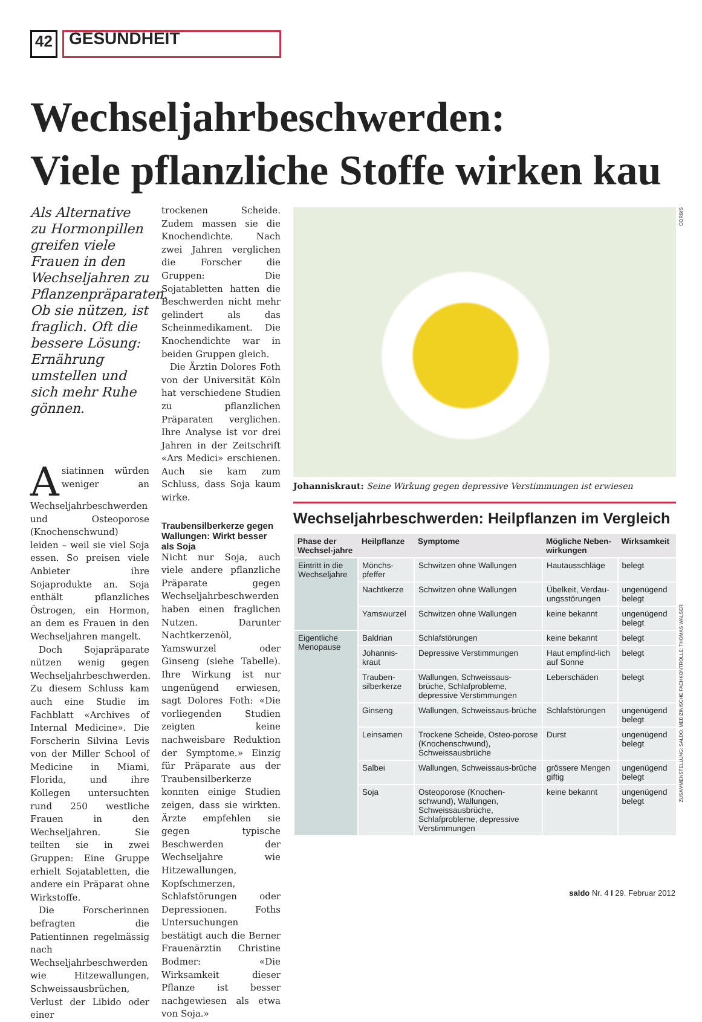42
GESUNDHEIT
Wechseljahrbeschwerden:
Viele pflanzliche Stoffe wirken kau
Als Alternative zu Hormonpillen greifen viele Frauen in den Wechseljahren zu Pflanzenpräparaten. Ob sie nützen, ist fraglich. Oft die bessere Lösung: Ernährung umstellen und sich mehr Ruhe gönnen.
Asiatinnen würden weniger an Wechseljahrbeschwerden und Osteoporose (Knochenschwund) leiden – weil sie viel Soja essen. So preisen viele Anbieter ihre Sojaprodukte an. Soja enthält pflanzliches Östrogen, ein Hormon, an dem es Frauen in den Wechseljahren mangelt.
Doch Sojapräparate nützen wenig gegen Wechseljahrbeschwerden. Zu diesem Schluss kam auch eine Studie im Fachblatt «Archives of Internal Medicine». Die Forscherin Silvina Levis von der Miller School of Medicine in Miami, Florida, und ihre Kollegen untersuchten rund 250 westliche Frauen in den Wechseljahren. Sie teilten sie in zwei Gruppen: Eine Gruppe erhielt Sojatabletten, die andere ein Präparat ohne Wirkstoffe.
Die Forscherinnen befragten die Patientinnen regelmässig nach Wechseljahrbeschwerden wie Hitzewallungen, Schweissausbrüchen, Verlust der Libido oder einer
trockenen Scheide. Zudem massen sie die Knochendichte. Nach zwei Jahren verglichen die Forscher die Gruppen: Die Sojatabletten hatten die Beschwerden nicht mehr gelindert als das Scheinmedikament. Die Knochendichte war in beiden Gruppen gleich.
Die Ärztin Dolores Foth von der Universität Köln hat verschiedene Studien zu pflanzlichen Präparaten verglichen. Ihre Analyse ist vor drei Jahren in der Zeitschrift «Ars Medici» erschienen. Auch sie kam zum Schluss, dass Soja kaum wirke.
Traubensilberkerze gegen Wallungen: Wirkt besser als Soja
Nicht nur Soja, auch viele andere pflanzliche Präparate gegen Wechseljahrbeschwerden haben einen fraglichen Nutzen. Darunter Nachtkerzenöl, Yamswurzel oder Ginseng (siehe Tabelle). Ihre Wirkung ist nur ungenügend erwiesen, sagt Dolores Foth: «Die vorliegenden Studien zeigten keine nachweisbare Reduktion der Symptome.» Einzig für Präparate aus der Traubensilberkerze konnten einige Studien zeigen, dass sie wirkten. Ärzte empfehlen sie gegen typische Beschwerden der Wechseljahre wie Hitzewallungen, Kopfschmerzen, Schlafstörungen oder Depressionen. Foths Untersuchungen bestätigt auch die Berner Frauenärztin Christine Bodmer: «Die Wirksamkeit dieser Pflanze ist besser nachgewiesen als etwa von Soja.»
CORBIS
Johanniskraut: Seine Wirkung gegen depressive Verstimmungen ist erwiesen
Wechseljahrbeschwerden: Heilpflanzen im Vergleich
| Phase der Wechsel-jahre | Heilpflanze | Symptome | Mögliche Neben-wirkungen | Wirksamkeit |
| --- | --- | --- | --- | --- |
| Eintritt in die Wechseljahre | Mönchs-pfeffer | Schwitzen ohne Wallungen | Hautausschläge | belegt |
| | Nachtkerze | Schwitzen ohne Wallungen | Übelkeit, Verdau-ungsstörungen | ungenügend belegt |
| | Yamswurzel | Schwitzen ohne Wallungen | keine bekannt | ungenügend belegt |
| Eigentliche Menopause | Baldrian | Schlafstörungen | keine bekannt | belegt |
| | Johannis-kraut | Depressive Verstimmungen | Haut empfind-lich auf Sonne | belegt |
| | Trauben-silberkerze | Wallungen, Schweissaus-brüche, Schlafprobleme, depressive Verstimmungen | Leberschäden | belegt |
| | Ginseng | Wallungen, Schweissaus-brüche | Schlafstörungen | ungenügend belegt |
| | Leinsamen | Trockene Scheide, Osteo-porose (Knochenschwund), Schweissausbrüche | Durst | ungenügend belegt |
| | Salbei | Wallungen, Schweissaus-brüche | grössere Mengen giftig | ungenügend belegt |
| | Soja | Osteoporose (Knochen-schwund), Wallungen, Schweissausbrüche, Schlafprobleme, depressive Verstimmungen | keine bekannt | ungenügend belegt |
ZUSAMMENSTELLUNG: SALDO; MEDIZINISCHE FACHKONTROLLE: THOMAS WALSER
saldo Nr. 4 I 29. Februar 2012